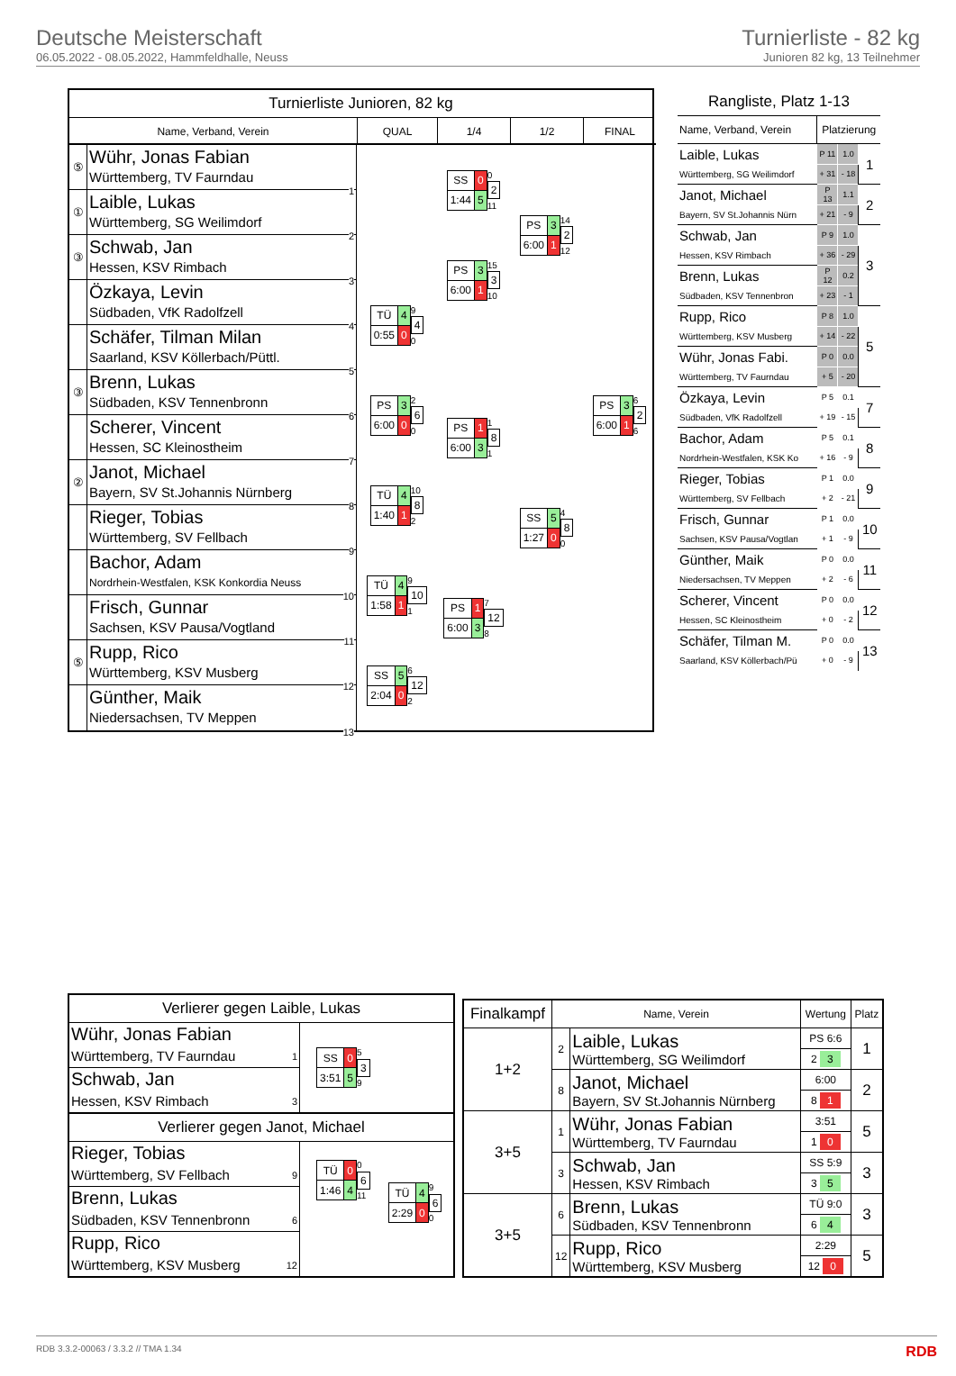Deutsche Meisterschaft
06.05.2022 - 08.05.2022, Hammfeldhalle, Neuss
Turnierliste - 82 kg
Junioren 82 kg, 13 Teilnehmer
Turnierliste Junioren, 82 kg
Name, Verband, Verein
QUAL
1/4
1/2
FINAL
⑤
Wühr, Jonas Fabian
Württemberg, TV Faurndau
1
①
Laible, Lukas
Württemberg, SG Weilimdorf
2
③
Schwab, Jan
Hessen, KSV Rimbach
3
Özkaya, Levin
Südbaden, VfK Radolfzell
4
Schäfer, Tilman Milan
Saarland, KSV Köllerbach/Püttl.
5
③
Brenn, Lukas
Südbaden, KSV Tennenbronn
6
Scherer, Vincent
Hessen, SC Kleinostheim
7
②
Janot, Michael
Bayern, SV St.Johannis Nürnberg
8
Rieger, Tobias
Württemberg, SV Fellbach
9
Bachor, Adam
Nordrhein-Westfalen, KSK Konkordia Neuss
10
Frisch, Gunnar
Sachsen, KSV Pausa/Vogtland
11
⑤
Rupp, Rico
Württemberg, KSV Musberg
12
Günther, Maik
Niedersachsen, TV Meppen
13
| TÜ | 4 |
| 0:55 | 0 |
9
4
0
| PS | 3 |
| 6:00 | 0 |
2
6
0
| TÜ | 4 |
| 1:40 | 1 |
10
8
2
| TÜ | 4 |
| 1:58 | 1 |
9
10
1
| SS | 5 |
| 2:04 | 0 |
6
12
2
| SS | 0 |
| 1:44 | 5 |
0
2
11
| PS | 3 |
| 6:00 | 1 |
15
3
10
| PS | 1 |
| 6:00 | 3 |
1
8
1
| PS | 1 |
| 6:00 | 3 |
7
12
8
| PS | 3 |
| 6:00 | 1 |
14
2
12
| SS | 5 |
| 1:27 | 0 |
4
8
0
| PS | 3 |
| 6:00 | 1 |
6
2
6
Rangliste, Platz 1-13
| Name, Verband, Verein | Platzierung | | |
| --- | --- | --- | --- |
| Laible, Lukas | P 11 | 1.0 | 1 |
| Württemberg, SG Weilimdorf | + 31 | - 18 | |
| Janot, Michael | P 13 | 1.1 | 2 |
| Bayern, SV St.Johannis Nürn | + 21 | - 9 | |
| Schwab, Jan | P 9 | 1.0 | 3 |
| Hessen, KSV Rimbach | + 36 | - 29 | |
| Brenn, Lukas | P 12 | 0.2 | |
| Südbaden, KSV Tennenbron | + 23 | - 1 | |
| Rupp, Rico | P 8 | 1.0 | 5 |
| Württemberg, KSV Musberg | + 14 | - 22 | |
| Wühr, Jonas Fabi. | P 0 | 0.0 | |
| Württemberg, TV Faurndau | + 5 | - 20 | |
| Özkaya, Levin | P 5 | 0.1 | 7 |
| Südbaden, VfK Radolfzell | + 19 | - 15 | |
| Bachor, Adam | P 5 | 0.1 | 8 |
| Nordrhein-Westfalen, KSK Ko | + 16 | - 9 | |
| Rieger, Tobias | P 1 | 0.0 | 9 |
| Württemberg, SV Fellbach | + 2 | - 21 | |
| Frisch, Gunnar | P 1 | 0.0 | 10 |
| Sachsen, KSV Pausa/Vogtlan | + 1 | - 9 | |
| Günther, Maik | P 0 | 0.0 | 11 |
| Niedersachsen, TV Meppen | + 2 | - 6 | |
| Scherer, Vincent | P 0 | 0.0 | 12 |
| Hessen, SC Kleinostheim | + 0 | - 2 | |
| Schäfer, Tilman M. | P 0 | 0.0 | 13 |
| Saarland, KSV Köllerbach/Pü | + 0 | - 9 | |
Verlierer gegen Laible, Lukas
Wühr, Jonas Fabian
Württemberg, TV Faurndau
1
Schwab, Jan
Hessen, KSV Rimbach
3
| SS | 0 |
| 3:51 | 5 |
5
3
9
Verlierer gegen Janot, Michael
Rieger, Tobias
Württemberg, SV Fellbach
9
Brenn, Lukas
Südbaden, KSV Tennenbronn
6
Rupp, Rico
Württemberg, KSV Musberg
12
| TÜ | 0 |
| 1:46 | 4 |
0
6
11
| TÜ | 4 |
| 2:29 | 0 |
9
6
0
| Finalkampf | Name, Verein | | Wertung | Platz |
| --- | --- | --- | --- | --- |
| 1+2 | 2 | Laible, Lukas Württemberg, SG Weilimdorf | PS 6:6 | 1 |
| | | | 2 3 | |
| | 8 | Janot, Michael Bayern, SV St.Johannis Nürnberg | 6:00 | 2 |
| | | | 8 1 | |
| 3+5 | 1 | Wühr, Jonas Fabian Württemberg, TV Faurndau | 3:51 | 5 |
| | | | 1 0 | |
| | 3 | Schwab, Jan Hessen, KSV Rimbach | SS 5:9 | 3 |
| | | | 3 5 | |
| 3+5 | 6 | Brenn, Lukas Südbaden, KSV Tennenbronn | TÜ 9:0 | 3 |
| | | | 6 4 | |
| | 12 | Rupp, Rico Württemberg, KSV Musberg | 2:29 | 5 |
| | | | 12 0 | |
RDB 3.3.2-00063 / 3.3.2 // TMA 1.34 RDB